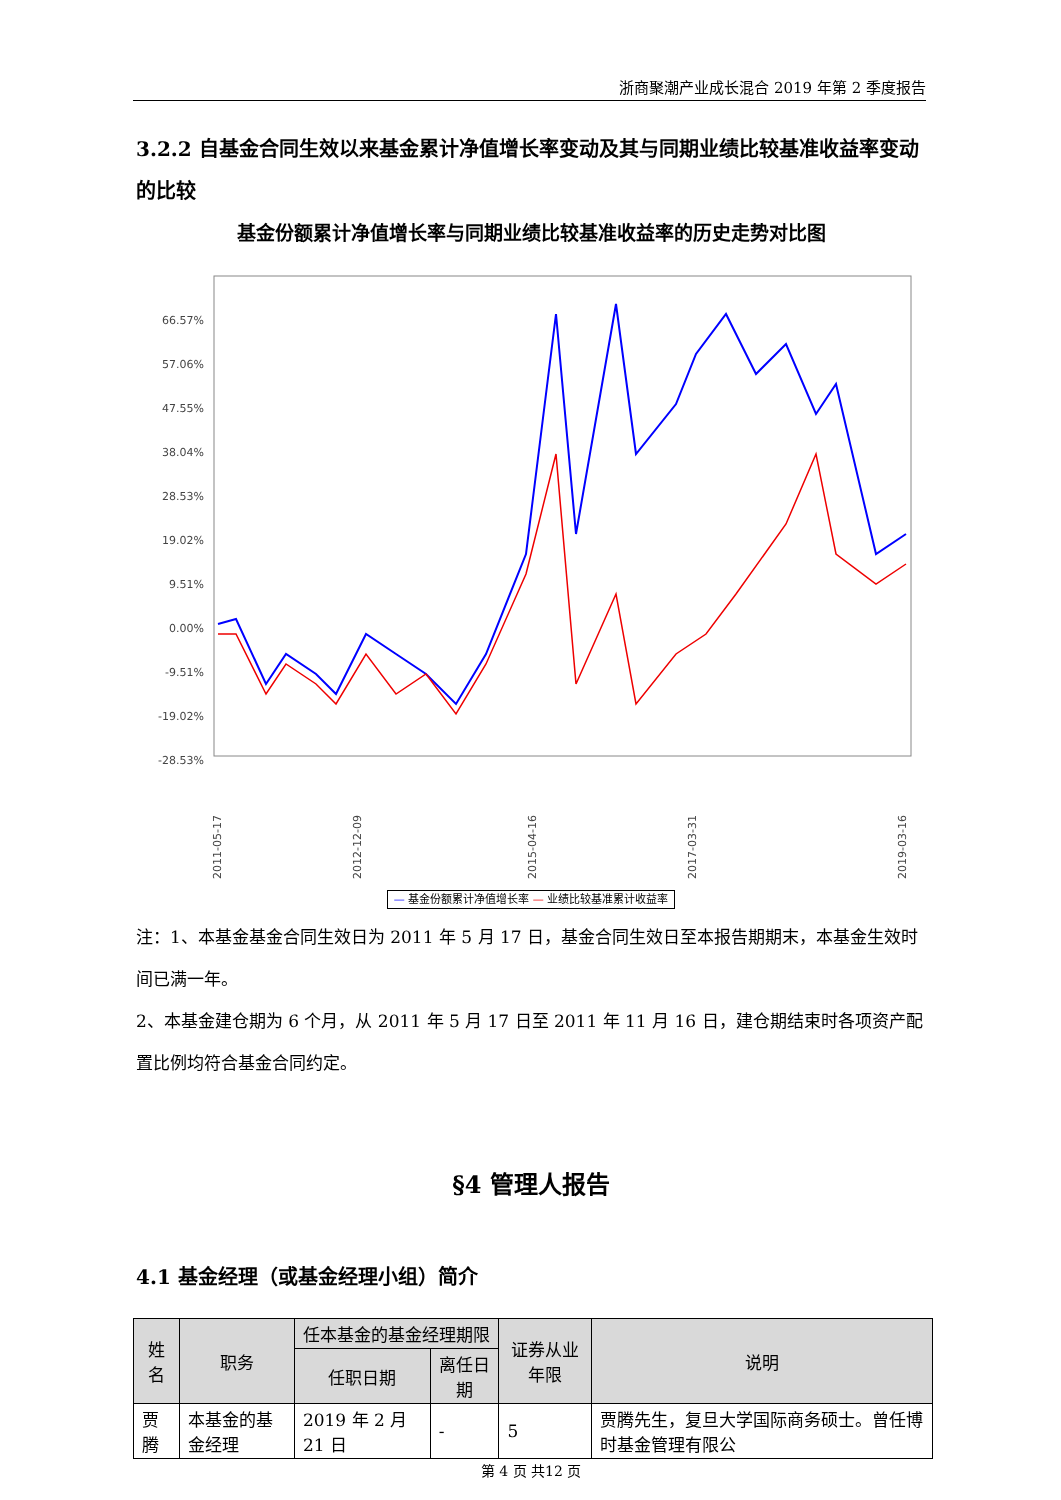浙商聚潮产业成长混合 2019 年第 2 季度报告
3.2.2 自基金合同生效以来基金累计净值增长率变动及其与同期业绩比较基准收益率变动的比较
基金份额累计净值增长率与同期业绩比较基准收益率的历史走势对比图
66.57%
57.06%
47.55%
38.04%
28.53%
19.02%
9.51%
0.00%
-9.51%
-19.02%
-28.53%
2011-05-17
2012-12-09
2015-04-16
2017-03-31
2019-03-16
— 基金份额累计净值增长率 — 业绩比较基准累计收益率
注：1、本基金基金合同生效日为 2011 年 5 月 17 日，基金合同生效日至本报告期期末，本基金生效时间已满一年。
2、本基金建仓期为 6 个月，从 2011 年 5 月 17 日至 2011 年 11 月 16 日，建仓期结束时各项资产配置比例均符合基金合同约定。
§4 管理人报告
4.1 基金经理（或基金经理小组）简介
| 姓名 | 职务 | 任本基金的基金经理期限 | | 证券从业年限 | 说明 |
| --- | --- | --- | --- | --- | --- |
| | | 任职日期 | 离任日期 | | |
| 贾腾 | 本基金的基金经理 | 2019 年 2 月 21 日 | - | 5 | 贾腾先生，复旦大学国际商务硕士。曾任博时基金管理有限公 |
第 4 页 共12 页